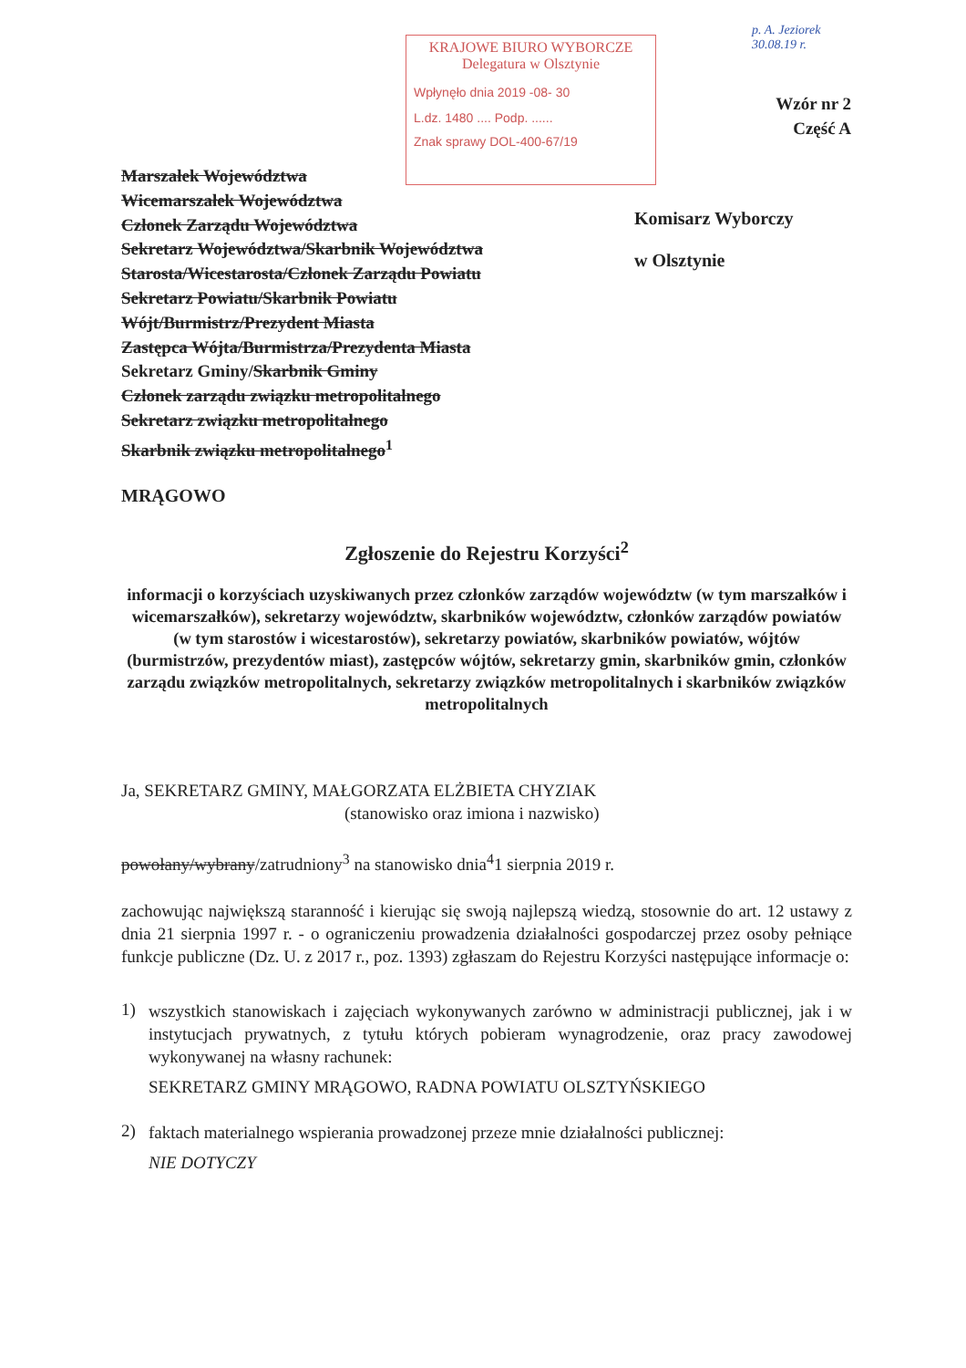KRAJOWE BIURO WYBORCZE
Delegatura w Olsztynie
Wpłynęło dnia 2019 -08- 30
L.dz. 1480 .... Podp. ......
Znak sprawy DOL-400-67/19
p. A. Jeziorek
30.08.19 r.
Wzór nr 2
Część A
Marszałek Województwa
Wicemarszałek Województwa
Członek Zarządu Województwa
Sekretarz Województwa/Skarbnik Województwa
Starosta/Wicestarosta/Członek Zarządu Powiatu
Sekretarz Powiatu/Skarbnik Powiatu
Wójt/Burmistrz/Prezydent Miasta
Zastępca Wójta/Burmistrza/Prezydenta Miasta
Sekretarz Gminy/Skarbnik Gminy
Członek zarządu związku metropolitalnego
Sekretarz związku metropolitalnego
Skarbnik związku metropolitalnego<sup>1</sup>
MRĄGOWO
Komisarz Wyborczy
w Olsztynie
Zgłoszenie do Rejestru Korzyści<sup>2</sup>
informacji o korzyściach uzyskiwanych przez członków zarządów województw (w tym marszałków i wicemarszałków), sekretarzy województw, skarbników województw, członków zarządów powiatów (w tym starostów i wicestarostów), sekretarzy powiatów, skarbników powiatów, wójtów (burmistrzów, prezydentów miast), zastępców wójtów, sekretarzy gmin, skarbników gmin, członków zarządu związków metropolitalnych, sekretarzy związków metropolitalnych i skarbników związków metropolitalnych
Ja, SEKRETARZ GMINY, MAŁGORZATA ELŻBIETA CHYZIAK
(stanowisko oraz imiona i nazwisko)
powołany/wybrany/zatrudniony<sup>3</sup> na stanowisko dnia<sup>4</sup>1 sierpnia 2019 r.
zachowując największą staranność i kierując się swoją najlepszą wiedzą, stosownie do art. 12 ustawy z dnia 21 sierpnia 1997 r. - o ograniczeniu prowadzenia działalności gospodarczej przez osoby pełniące funkcje publiczne (Dz. U. z 2017 r., poz. 1393) zgłaszam do Rejestru Korzyści następujące informacje o:
1)
wszystkich stanowiskach i zajęciach wykonywanych zarówno w administracji publicznej, jak i w instytucjach prywatnych, z tytułu których pobieram wynagrodzenie, oraz pracy zawodowej wykonywanej na własny rachunek:
SEKRETARZ GMINY MRĄGOWO, RADNA POWIATU OLSZTYŃSKIEGO
2)
faktach materialnego wspierania prowadzonej przeze mnie działalności publicznej:
NIE DOTYCZY